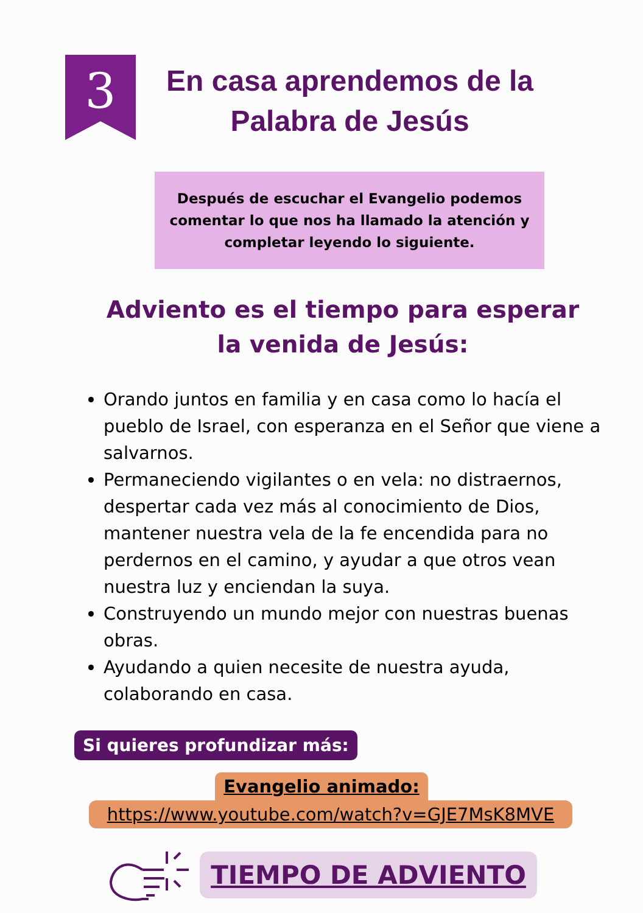3
En casa aprendemos de la
Palabra de Jesús
Después de escuchar el Evangelio podemos comentar lo que nos ha llamado la atención y completar leyendo lo siguiente.
Adviento es el tiempo para esperar la venida de Jesús:
Orando juntos en familia y en casa como lo hacía el pueblo de Israel, con esperanza en el Señor que viene a salvarnos.
Permaneciendo vigilantes o en vela: no distraernos, despertar cada vez más al conocimiento de Dios, mantener nuestra vela de la fe encendida para no perdernos en el camino, y ayudar a que otros vean nuestra luz y enciendan la suya.
Construyendo un mundo mejor con nuestras buenas obras.
Ayudando a quien necesite de nuestra ayuda, colaborando en casa.
Si quieres profundizar más:
Evangelio animado:
https://www.youtube.com/watch?v=GJE7MsK8MVE
TIEMPO DE ADVIENTO